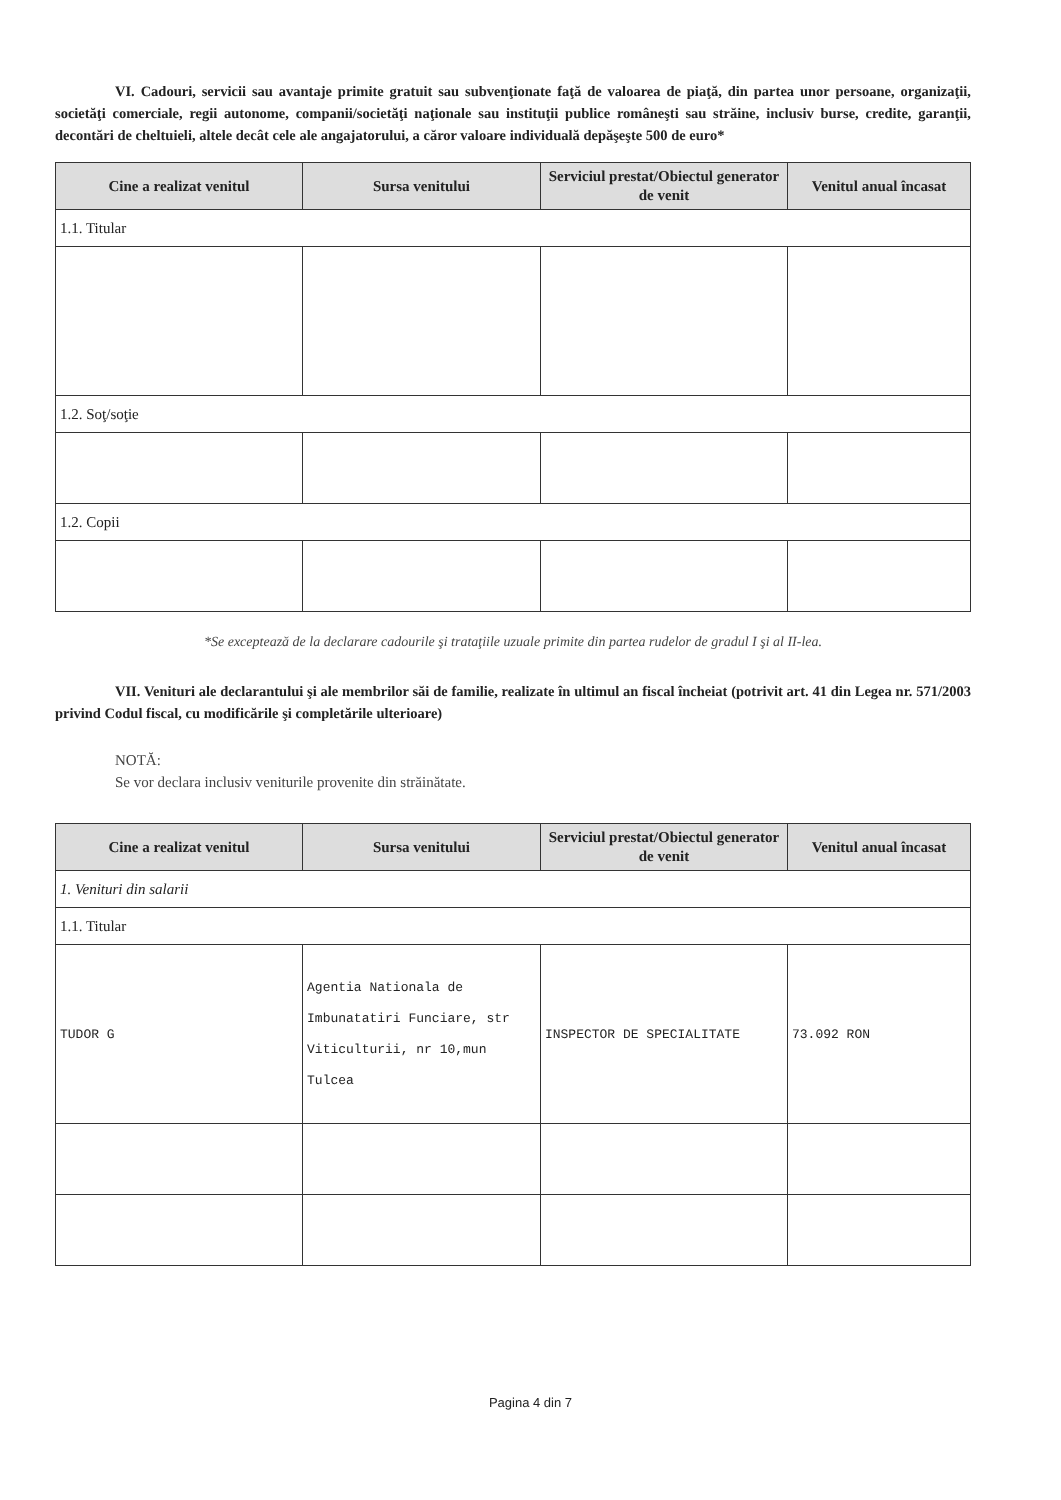VI. Cadouri, servicii sau avantaje primite gratuit sau subvenţionate faţă de valoarea de piaţă, din partea unor persoane, organizaţii, societăţi comerciale, regii autonome, companii/societăţi naţionale sau instituţii publice româneşti sau străine, inclusiv burse, credite, garanţii, decontări de cheltuieli, altele decât cele ale angajatorului, a căror valoare individuală depăşeşte 500 de euro*
| Cine a realizat venitul | Sursa venitului | Serviciul prestat/Obiectul generator de venit | Venitul anual încasat |
| --- | --- | --- | --- |
| 1.1. Titular | | | |
| 1.2. Soţ/soţie | | | |
| 1.2. Copii | | | |
*Se exceptează de la declarare cadourile şi trataţiile uzuale primite din partea rudelor de gradul I şi al II-lea.
VII. Venituri ale declarantului şi ale membrilor săi de familie, realizate în ultimul an fiscal încheiat (potrivit art. 41 din Legea nr. 571/2003 privind Codul fiscal, cu modificările şi completările ulterioare)
NOTĂ:
Se vor declara inclusiv veniturile provenite din străinătate.
| Cine a realizat venitul | Sursa venitului | Serviciul prestat/Obiectul generator de venit | Venitul anual încasat |
| --- | --- | --- | --- |
| 1. Venituri din salarii | | | |
| 1.1. Titular | | | |
| TUDOR G | Agentia Nationala de Imbunatatiri Funciare, str Viticulturii, nr 10,mun Tulcea | INSPECTOR DE SPECIALITATE | 73.092 RON |
Pagina 4 din 7